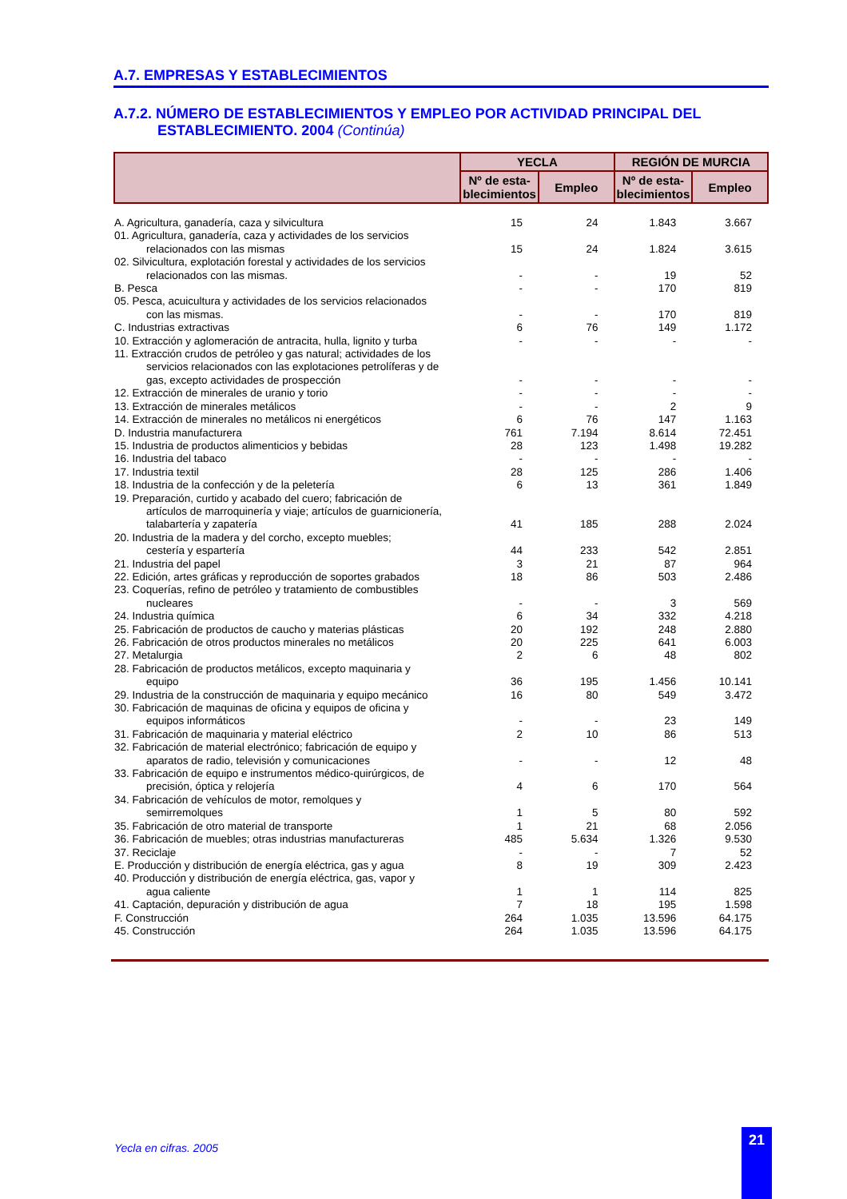A.7. EMPRESAS Y ESTABLECIMIENTOS
A.7.2. NÚMERO DE ESTABLECIMIENTOS Y EMPLEO POR ACTIVIDAD PRINCIPAL DEL
ESTABLECIMIENTO. 2004 (Continúa)
| | YECLA | | REGIÓN DE MURCIA | |
| --- | --- | --- | --- | --- |
| | Nº de esta- blecimientos | Empleo | Nº de esta- blecimientos | Empleo |
| A. Agricultura, ganadería, caza y silvicultura | 15 | 24 | 1.843 | 3.667 |
| 01. Agricultura, ganadería, caza y actividades de los servicios relacionados con las mismas | 15 | 24 | 1.824 | 3.615 |
| 02. Silvicultura, explotación forestal y actividades de los servicios relacionados con las mismas. | - | - | 19 | 52 |
| B. Pesca | - | - | 170 | 819 |
| 05. Pesca, acuicultura y actividades de los servicios relacionados con las mismas. | - | - | 170 | 819 |
| C. Industrias extractivas | 6 | 76 | 149 | 1.172 |
| 10. Extracción y aglomeración de antracita, hulla, lignito y turba | - | - | - | - |
| 11. Extracción crudos de petróleo y gas natural; actividades de los servicios relacionados con las explotaciones petrolíferas y de gas, excepto actividades de prospección | - | - | - | - |
| 12. Extracción de minerales de uranio y torio | - | - | - | - |
| 13. Extracción de minerales metálicos | - | - | 2 | 9 |
| 14. Extracción de minerales no metálicos ni energéticos | 6 | 76 | 147 | 1.163 |
| D. Industria manufacturera | 761 | 7.194 | 8.614 | 72.451 |
| 15. Industria de productos alimenticios y bebidas | 28 | 123 | 1.498 | 19.282 |
| 16. Industria del tabaco | - | - | - | - |
| 17. Industria textil | 28 | 125 | 286 | 1.406 |
| 18. Industria de la confección y de la peletería | 6 | 13 | 361 | 1.849 |
| 19. Preparación, curtido y acabado del cuero; fabricación de artículos de marroquinería y viaje; artículos de guarnicionería, talabartería y zapatería | 41 | 185 | 288 | 2.024 |
| 20. Industria de la madera y del corcho, excepto muebles; cestería y espartería | 44 | 233 | 542 | 2.851 |
| 21. Industria del papel | 3 | 21 | 87 | 964 |
| 22. Edición, artes gráficas y reproducción de soportes grabados | 18 | 86 | 503 | 2.486 |
| 23. Coquerías, refino de petróleo y tratamiento de combustibles nucleares | - | - | 3 | 569 |
| 24. Industria química | 6 | 34 | 332 | 4.218 |
| 25. Fabricación de productos de caucho y materias plásticas | 20 | 192 | 248 | 2.880 |
| 26. Fabricación de otros productos minerales no metálicos | 20 | 225 | 641 | 6.003 |
| 27. Metalurgia | 2 | 6 | 48 | 802 |
| 28. Fabricación de productos metálicos, excepto maquinaria y equipo | 36 | 195 | 1.456 | 10.141 |
| 29. Industria de la construcción de maquinaria y equipo mecánico | 16 | 80 | 549 | 3.472 |
| 30. Fabricación de maquinas de oficina y equipos de oficina y equipos informáticos | - | - | 23 | 149 |
| 31. Fabricación de maquinaria y material eléctrico | 2 | 10 | 86 | 513 |
| 32. Fabricación de material electrónico; fabricación de equipo y aparatos de radio, televisión y comunicaciones | - | - | 12 | 48 |
| 33. Fabricación de equipo e instrumentos médico-quirúrgicos, de precisión, óptica y relojería | 4 | 6 | 170 | 564 |
| 34. Fabricación de vehículos de motor, remolques y semirremolques | 1 | 5 | 80 | 592 |
| 35. Fabricación de otro material de transporte | 1 | 21 | 68 | 2.056 |
| 36. Fabricación de muebles; otras industrias manufactureras | 485 | 5.634 | 1.326 | 9.530 |
| 37. Reciclaje | - | - | 7 | 52 |
| E. Producción y distribución de energía eléctrica, gas y agua | 8 | 19 | 309 | 2.423 |
| 40. Producción y distribución de energía eléctrica, gas, vapor y agua caliente | 1 | 1 | 114 | 825 |
| 41. Captación, depuración y distribución de agua | 7 | 18 | 195 | 1.598 |
| F. Construcción | 264 | 1.035 | 13.596 | 64.175 |
| 45. Construcción | 264 | 1.035 | 13.596 | 64.175 |
Yecla en cifras. 2005
21